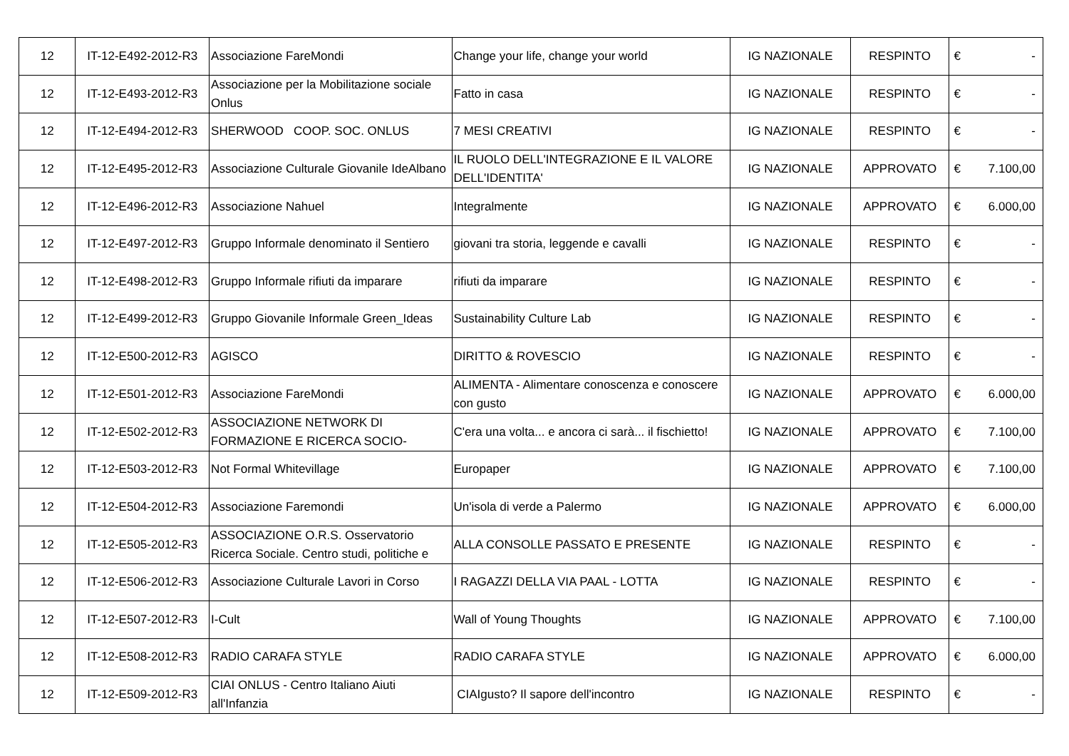| 12 | IT-12-E492-2012-R3 | Associazione FareMondi | Change your life, change your world | IG NAZIONALE | RESPINTO | € | - |
| 12 | IT-12-E493-2012-R3 | Associazione per la Mobilitazione sociale Onlus | Fatto in casa | IG NAZIONALE | RESPINTO | € | - |
| 12 | IT-12-E494-2012-R3 | SHERWOOD COOP. SOC. ONLUS | 7 MESI CREATIVI | IG NAZIONALE | RESPINTO | € | - |
| 12 | IT-12-E495-2012-R3 | Associazione Culturale Giovanile IdeAlbano | IL RUOLO DELL'INTEGRAZIONE E IL VALORE DELL'IDENTITA' | IG NAZIONALE | APPROVATO | € | 7.100,00 |
| 12 | IT-12-E496-2012-R3 | Associazione Nahuel | Integralmente | IG NAZIONALE | APPROVATO | € | 6.000,00 |
| 12 | IT-12-E497-2012-R3 | Gruppo Informale denominato il Sentiero | giovani tra storia, leggende e cavalli | IG NAZIONALE | RESPINTO | € | - |
| 12 | IT-12-E498-2012-R3 | Gruppo Informale rifiuti da imparare | rifiuti da imparare | IG NAZIONALE | RESPINTO | € | - |
| 12 | IT-12-E499-2012-R3 | Gruppo Giovanile Informale Green_Ideas | Sustainability Culture Lab | IG NAZIONALE | RESPINTO | € | - |
| 12 | IT-12-E500-2012-R3 | AGISCO | DIRITTO & ROVESCIO | IG NAZIONALE | RESPINTO | € | - |
| 12 | IT-12-E501-2012-R3 | Associazione FareMondi | ALIMENTA - Alimentare conoscenza e conoscere con gusto | IG NAZIONALE | APPROVATO | € | 6.000,00 |
| 12 | IT-12-E502-2012-R3 | ASSOCIAZIONE NETWORK DI FORMAZIONE E RICERCA SOCIO- | C'era una volta... e ancora ci sarà... il fischietto! | IG NAZIONALE | APPROVATO | € | 7.100,00 |
| 12 | IT-12-E503-2012-R3 | Not Formal Whitevillage | Europaper | IG NAZIONALE | APPROVATO | € | 7.100,00 |
| 12 | IT-12-E504-2012-R3 | Associazione Faremondi | Un'isola di verde a Palermo | IG NAZIONALE | APPROVATO | € | 6.000,00 |
| 12 | IT-12-E505-2012-R3 | ASSOCIAZIONE O.R.S. Osservatorio Ricerca Sociale. Centro studi, politiche e | ALLA CONSOLLE PASSATO E PRESENTE | IG NAZIONALE | RESPINTO | € | - |
| 12 | IT-12-E506-2012-R3 | Associazione Culturale Lavori in Corso | I RAGAZZI DELLA VIA PAAL - LOTTA | IG NAZIONALE | RESPINTO | € | - |
| 12 | IT-12-E507-2012-R3 | I-Cult | Wall of Young Thoughts | IG NAZIONALE | APPROVATO | € | 7.100,00 |
| 12 | IT-12-E508-2012-R3 | RADIO CARAFA STYLE | RADIO CARAFA STYLE | IG NAZIONALE | APPROVATO | € | 6.000,00 |
| 12 | IT-12-E509-2012-R3 | CIAI ONLUS - Centro Italiano Aiuti all'Infanzia | CIAIgusto? Il sapore dell'incontro | IG NAZIONALE | RESPINTO | € | - |